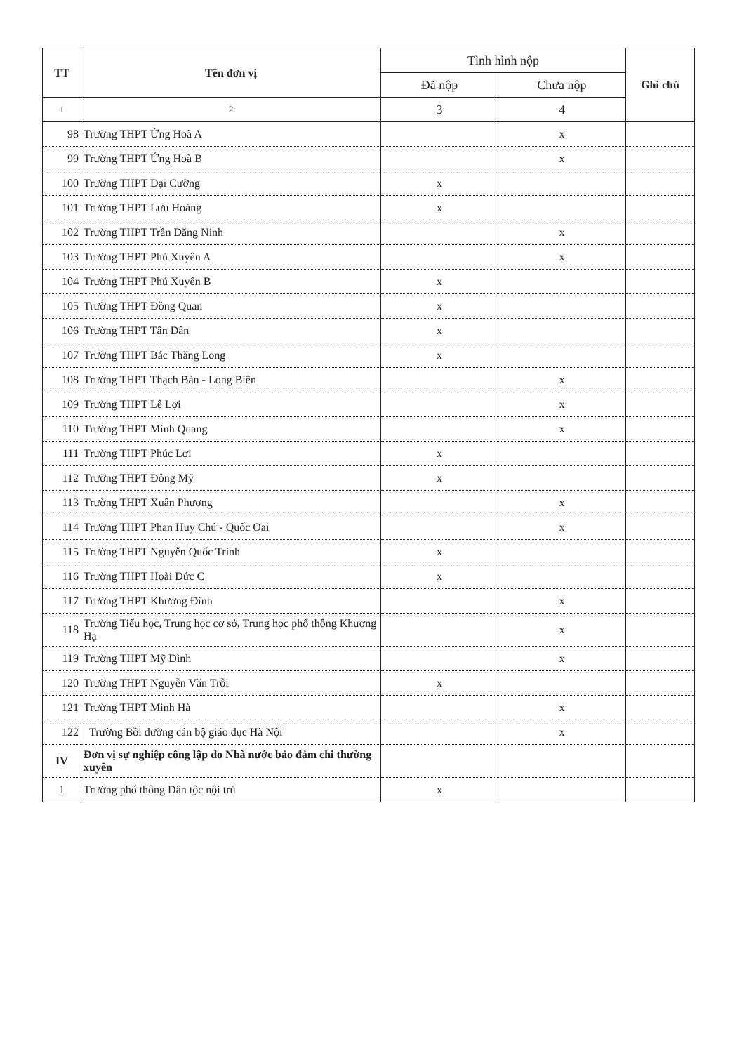| TT | Tên đơn vị | Tình hình nộp | | Ghi chú |
| --- | --- | --- | --- | --- |
| | | Đã nộp | Chưa nộp | |
| 1 | 2 | 3 | 4 | |
| 98 | Trường THPT Ứng Hoà A | | x | |
| 99 | Trường THPT Ứng Hoà B | | x | |
| 100 | Trường THPT Đại Cường | x | | |
| 101 | Trường THPT Lưu Hoàng | x | | |
| 102 | Trường THPT Trần Đăng Ninh | | x | |
| 103 | Trường THPT Phú Xuyên A | | x | |
| 104 | Trường THPT Phú Xuyên B | x | | |
| 105 | Trường THPT Đồng Quan | x | | |
| 106 | Trường THPT Tân Dân | x | | |
| 107 | Trường THPT Bắc Thăng Long | x | | |
| 108 | Trường THPT Thạch Bàn - Long Biên | | x | |
| 109 | Trường THPT Lê Lợi | | x | |
| 110 | Trường THPT Minh Quang | | x | |
| 111 | Trường THPT Phúc Lợi | x | | |
| 112 | Trường THPT Đông Mỹ | x | | |
| 113 | Trường THPT Xuân Phương | | x | |
| 114 | Trường THPT Phan Huy Chú - Quốc Oai | | x | |
| 115 | Trường THPT Nguyễn Quốc Trinh | x | | |
| 116 | Trường THPT Hoài Đức C | x | | |
| 117 | Trường THPT Khương Đình | | x | |
| 118 | Trường Tiểu học, Trung học cơ sở, Trung học phổ thông Khương Hạ | | x | |
| 119 | Trường THPT Mỹ Đình | | x | |
| 120 | Trường THPT Nguyễn Văn Trỗi | x | | |
| 121 | Trường THPT Minh Hà | | x | |
| 122 | Trường Bồi dưỡng cán bộ giáo dục Hà Nội | | x | |
| IV | Đơn vị sự nghiệp công lập do Nhà nước bảo đảm chi thường xuyên | | | |
| 1 | Trường phổ thông Dân tộc nội trú | x | | |